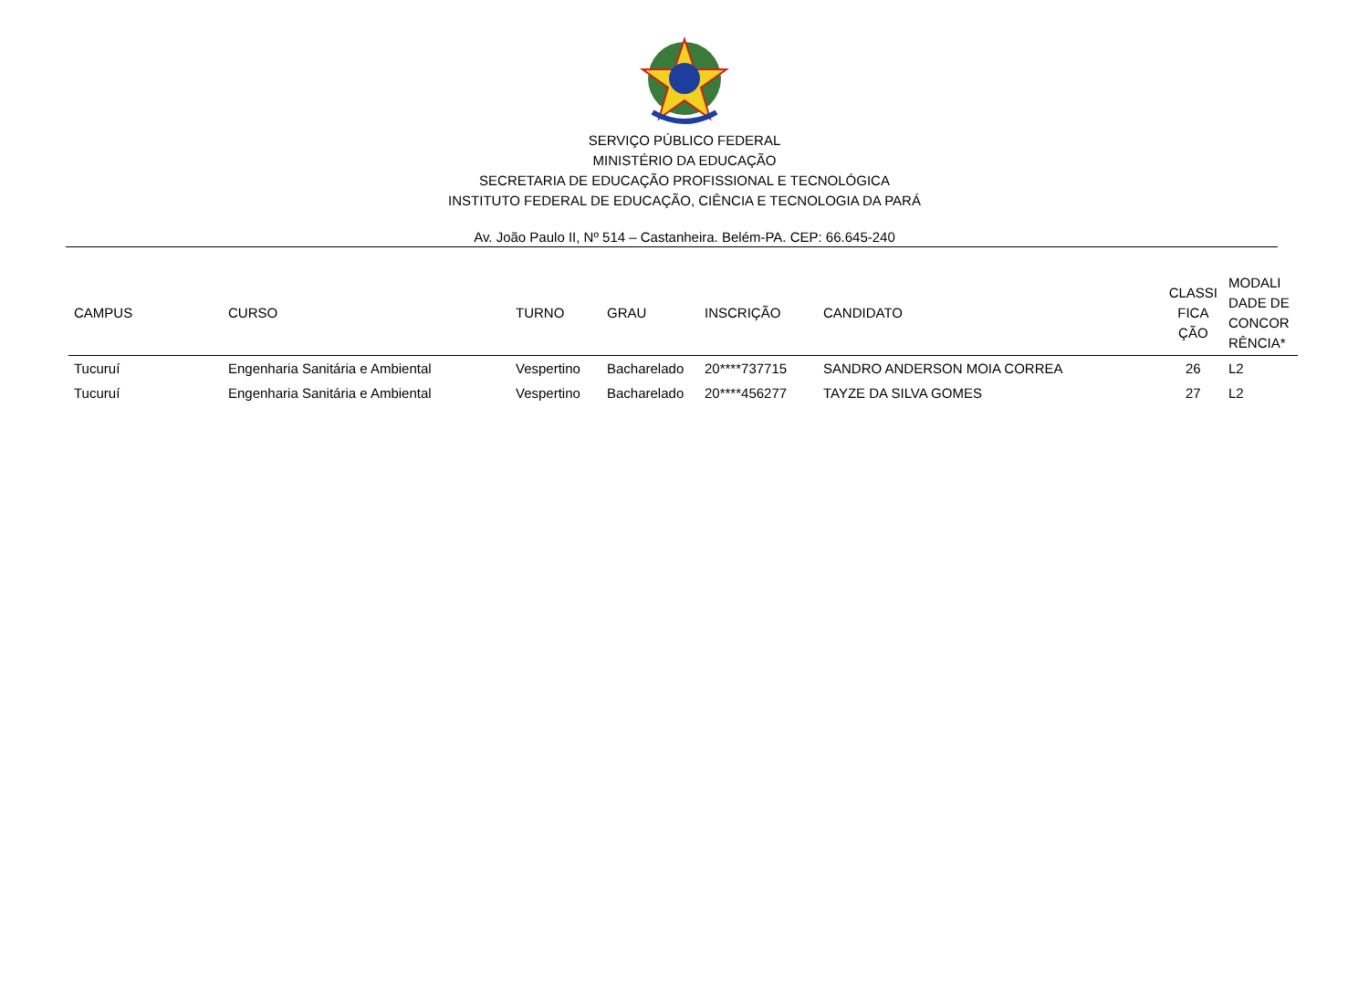SERVIÇO PÚBLICO FEDERAL
MINISTÉRIO DA EDUCAÇÃO
SECRETARIA DE EDUCAÇÃO PROFISSIONAL E TECNOLÓGICA
INSTITUTO FEDERAL DE EDUCAÇÃO, CIÊNCIA E TECNOLOGIA DA PARÁ
Av. João Paulo II, Nº 514 – Castanheira. Belém-PA. CEP: 66.645-240
| CAMPUS | CURSO | TURNO | GRAU | INSCRIÇÃO | CANDIDATO | CLASSI FICA ÇÃO | MODALI DADE DE CONCOR RÊNCIA* |
| --- | --- | --- | --- | --- | --- | --- | --- |
| Tucuruí | Engenharia Sanitária e Ambiental | Vespertino | Bacharelado | 20****737715 | SANDRO ANDERSON MOIA CORREA | 26 | L2 |
| Tucuruí | Engenharia Sanitária e Ambiental | Vespertino | Bacharelado | 20****456277 | TAYZE DA SILVA GOMES | 27 | L2 |